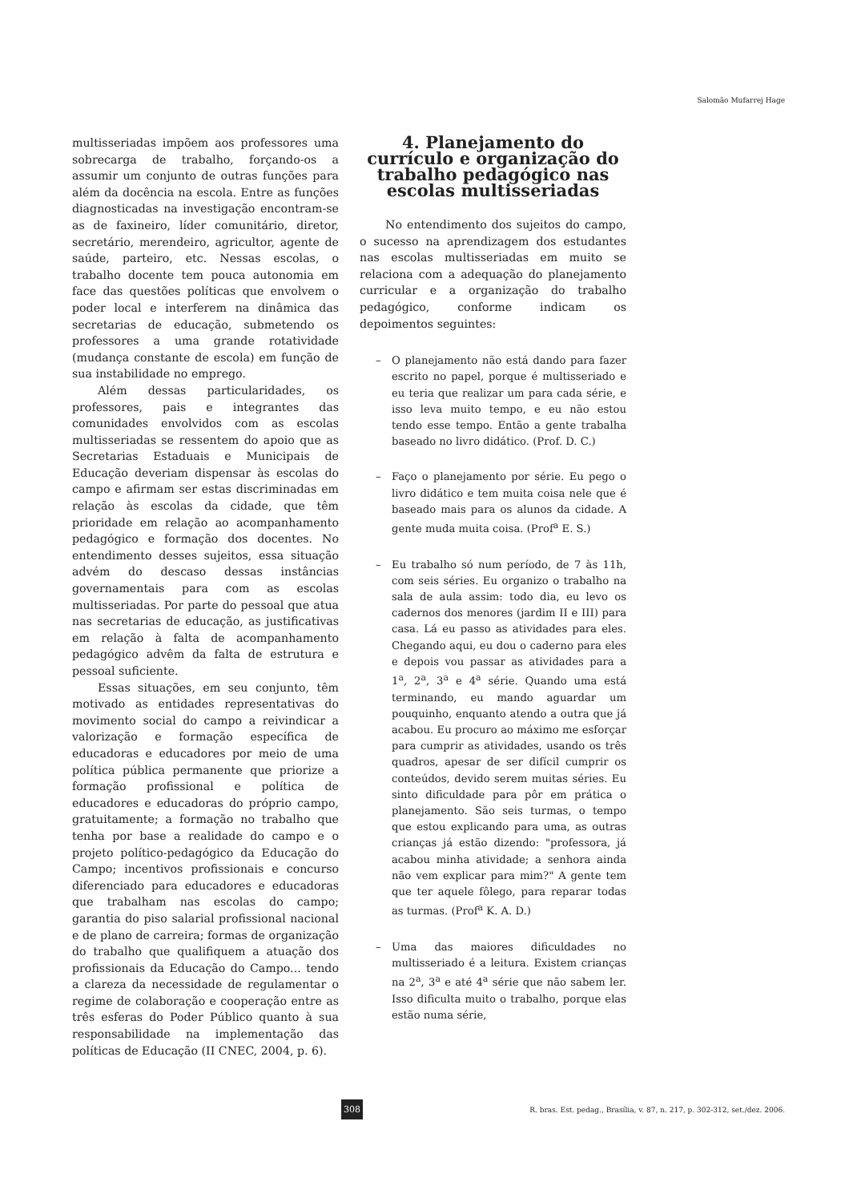Salomão Mufarrej Hage
multisseriadas impõem aos professores uma sobrecarga de trabalho, forçando-os a assumir um conjunto de outras funções para além da docência na escola. Entre as funções diagnosticadas na investigação encontram-se as de faxineiro, líder comunitário, diretor, secretário, merendeiro, agricultor, agente de saúde, parteiro, etc. Nessas escolas, o trabalho docente tem pouca autonomia em face das questões políticas que envolvem o poder local e interferem na dinâmica das secretarias de educação, submetendo os professores a uma grande rotatividade (mudança constante de escola) em função de sua instabilidade no emprego.
Além dessas particularidades, os professores, pais e integrantes das comunidades envolvidos com as escolas multisseriadas se ressentem do apoio que as Secretarias Estaduais e Municipais de Educação deveriam dispensar às escolas do campo e afirmam ser estas discriminadas em relação às escolas da cidade, que têm prioridade em relação ao acompanhamento pedagógico e formação dos docentes. No entendimento desses sujeitos, essa situação advém do descaso dessas instâncias governamentais para com as escolas multisseriadas. Por parte do pessoal que atua nas secretarias de educação, as justificativas em relação à falta de acompanhamento pedagógico advêm da falta de estrutura e pessoal suficiente.
Essas situações, em seu conjunto, têm motivado as entidades representativas do movimento social do campo a reivindicar a valorização e formação específica de educadoras e educadores por meio de uma política pública permanente que priorize a formação profissional e política de educadores e educadoras do próprio campo, gratuitamente; a formação no trabalho que tenha por base a realidade do campo e o projeto político-pedagógico da Educação do Campo; incentivos profissionais e concurso diferenciado para educadores e educadoras que trabalham nas escolas do campo; garantia do piso salarial profissional nacional e de plano de carreira; formas de organização do trabalho que qualifiquem a atuação dos profissionais da Educação do Campo... tendo a clareza da necessidade de regulamentar o regime de colaboração e cooperação entre as três esferas do Poder Público quanto à sua responsabilidade na implementação das políticas de Educação (II CNEC, 2004, p. 6).
4. Planejamento do currículo e organização do trabalho pedagógico nas escolas multisseriadas
No entendimento dos sujeitos do campo, o sucesso na aprendizagem dos estudantes nas escolas multisseriadas em muito se relaciona com a adequação do planejamento curricular e a organização do trabalho pedagógico, conforme indicam os depoimentos seguintes:
– O planejamento não está dando para fazer escrito no papel, porque é multisseriado e eu teria que realizar um para cada série, e isso leva muito tempo, e eu não estou tendo esse tempo. Então a gente trabalha baseado no livro didático. (Prof. D. C.)
– Faço o planejamento por série. Eu pego o livro didático e tem muita coisa nele que é baseado mais para os alunos da cidade. A gente muda muita coisa. (Prof<sup>a</sup> E. S.)
– Eu trabalho só num período, de 7 às 11h, com seis séries. Eu organizo o trabalho na sala de aula assim: todo dia, eu levo os cadernos dos menores (jardim II e III) para casa. Lá eu passo as atividades para eles. Chegando aqui, eu dou o caderno para eles e depois vou passar as atividades para a 1<sup>a</sup>, 2<sup>a</sup>, 3<sup>a</sup> e 4<sup>a</sup> série. Quando uma está terminando, eu mando aguardar um pouquinho, enquanto atendo a outra que já acabou. Eu procuro ao máximo me esforçar para cumprir as atividades, usando os três quadros, apesar de ser difícil cumprir os conteúdos, devido serem muitas séries. Eu sinto dificuldade para pôr em prática o planejamento. São seis turmas, o tempo que estou explicando para uma, as outras crianças já estão dizendo: "professora, já acabou minha atividade; a senhora ainda não vem explicar para mim?" A gente tem que ter aquele fôlego, para reparar todas as turmas. (Prof<sup>a</sup> K. A. D.)
– Uma das maiores dificuldades no multisseriado é a leitura. Existem crianças na 2<sup>a</sup>, 3<sup>a</sup> e até 4<sup>a</sup> série que não sabem ler. Isso dificulta muito o trabalho, porque elas estão numa série,
308
R. bras. Est. pedag., Brasília, v. 87, n. 217, p. 302-312, set./dez. 2006.